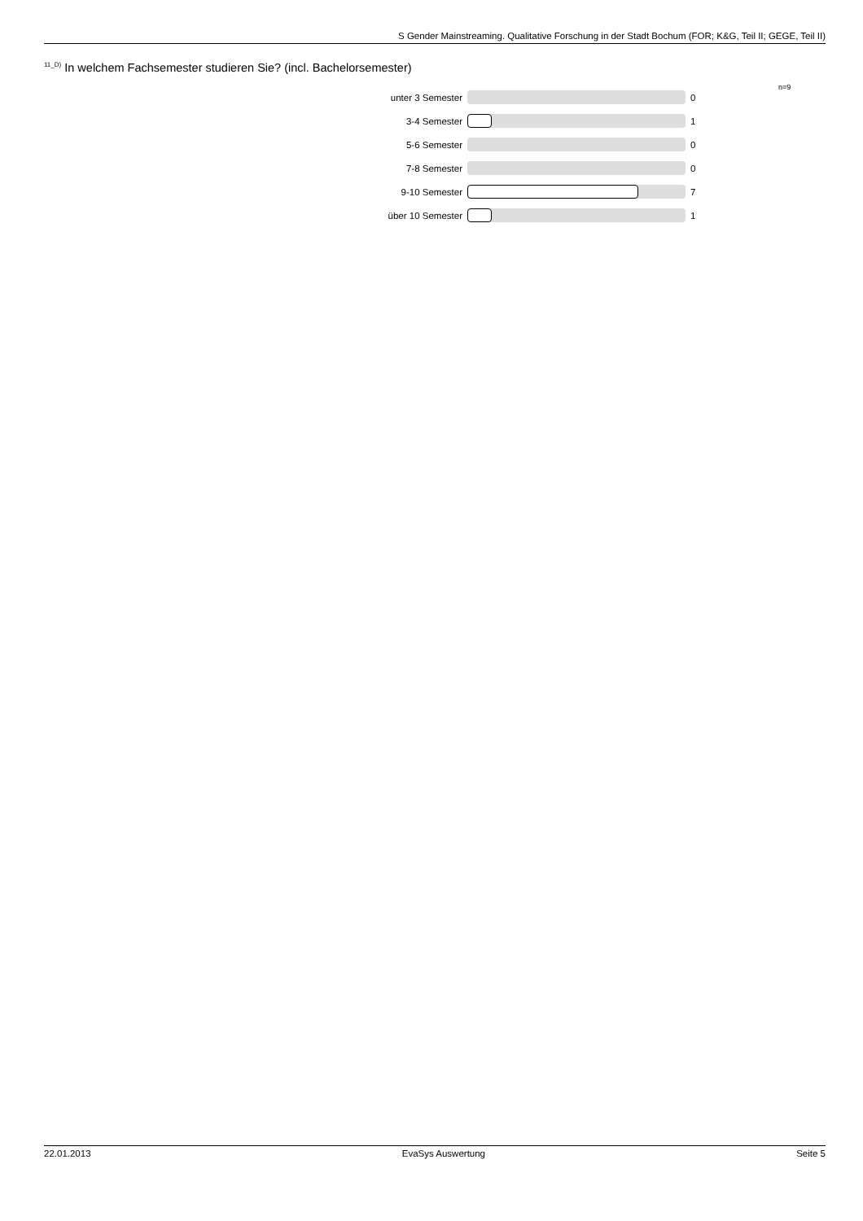S Gender Mainstreaming. Qualitative Forschung in der Stadt Bochum (FOR; K&G, Teil II; GEGE, Teil II)
<sup>11_D)</sup> In welchem Fachsemester studieren Sie? (incl. Bachelorsemester)
n=9
unter 3 Semester 0
3-4 Semester 1
5-6 Semester 0
7-8 Semester 0
9-10 Semester 7
über 10 Semester 1
22.01.2013 EvaSys Auswertung Seite 5